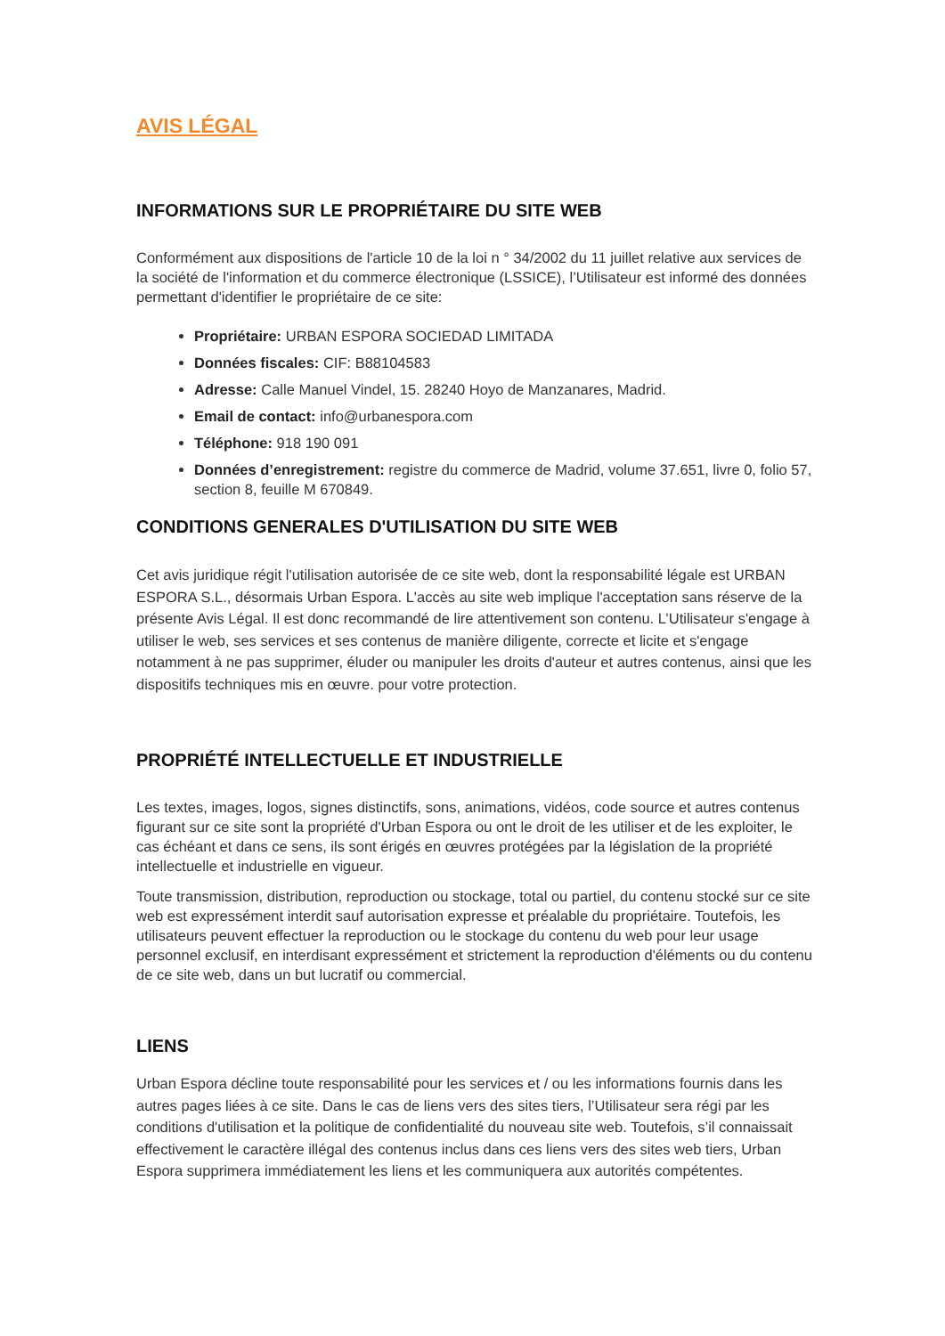AVIS LÉGAL
INFORMATIONS SUR LE PROPRIÉTAIRE DU SITE WEB
Conformément aux dispositions de l'article 10 de la loi n ° 34/2002 du 11 juillet relative aux services de la société de l'information et du commerce électronique (LSSICE), l’Utilisateur est informé des données permettant d'identifier le propriétaire de ce site:
Propriétaire: URBAN ESPORA SOCIEDAD LIMITADA
Données fiscales: CIF: B88104583
Adresse: Calle Manuel Vindel, 15. 28240 Hoyo de Manzanares, Madrid.
Email de contact: info@urbanespora.com
Téléphone: 918 190 091
Données d’enregistrement: registre du commerce de Madrid, volume 37.651, livre 0, folio 57, section 8, feuille M 670849.
CONDITIONS GENERALES D'UTILISATION DU SITE WEB
Cet avis juridique régit l'utilisation autorisée de ce site web, dont la responsabilité légale est URBAN ESPORA S.L., désormais Urban Espora. L'accès au site web implique l'acceptation sans réserve de la présente Avis Légal. Il est donc recommandé de lire attentivement son contenu. L’Utilisateur s'engage à utiliser le web, ses services et ses contenus de manière diligente, correcte et licite et s'engage notamment à ne pas supprimer, éluder ou manipuler les droits d'auteur et autres contenus, ainsi que les dispositifs techniques mis en œuvre. pour votre protection.
PROPRIÉTÉ INTELLECTUELLE ET INDUSTRIELLE
Les textes, images, logos, signes distinctifs, sons, animations, vidéos, code source et autres contenus figurant sur ce site sont la propriété d'Urban Espora ou ont le droit de les utiliser et de les exploiter, le cas échéant et dans ce sens, ils sont érigés en œuvres protégées par la législation de la propriété intellectuelle et industrielle en vigueur.
Toute transmission, distribution, reproduction ou stockage, total ou partiel, du contenu stocké sur ce site web est expressément interdit sauf autorisation expresse et préalable du propriétaire. Toutefois, les utilisateurs peuvent effectuer la reproduction ou le stockage du contenu du web pour leur usage personnel exclusif, en interdisant expressément et strictement la reproduction d'éléments ou du contenu de ce site web, dans un but lucratif ou commercial.
LIENS
Urban Espora décline toute responsabilité pour les services et / ou les informations fournis dans les autres pages liées à ce site. Dans le cas de liens vers des sites tiers, l’Utilisateur sera régi par les conditions d'utilisation et la politique de confidentialité du nouveau site web. Toutefois, s’il connaissait effectivement le caractère illégal des contenus inclus dans ces liens vers des sites web tiers, Urban Espora supprimera immédiatement les liens et les communiquera aux autorités compétentes.